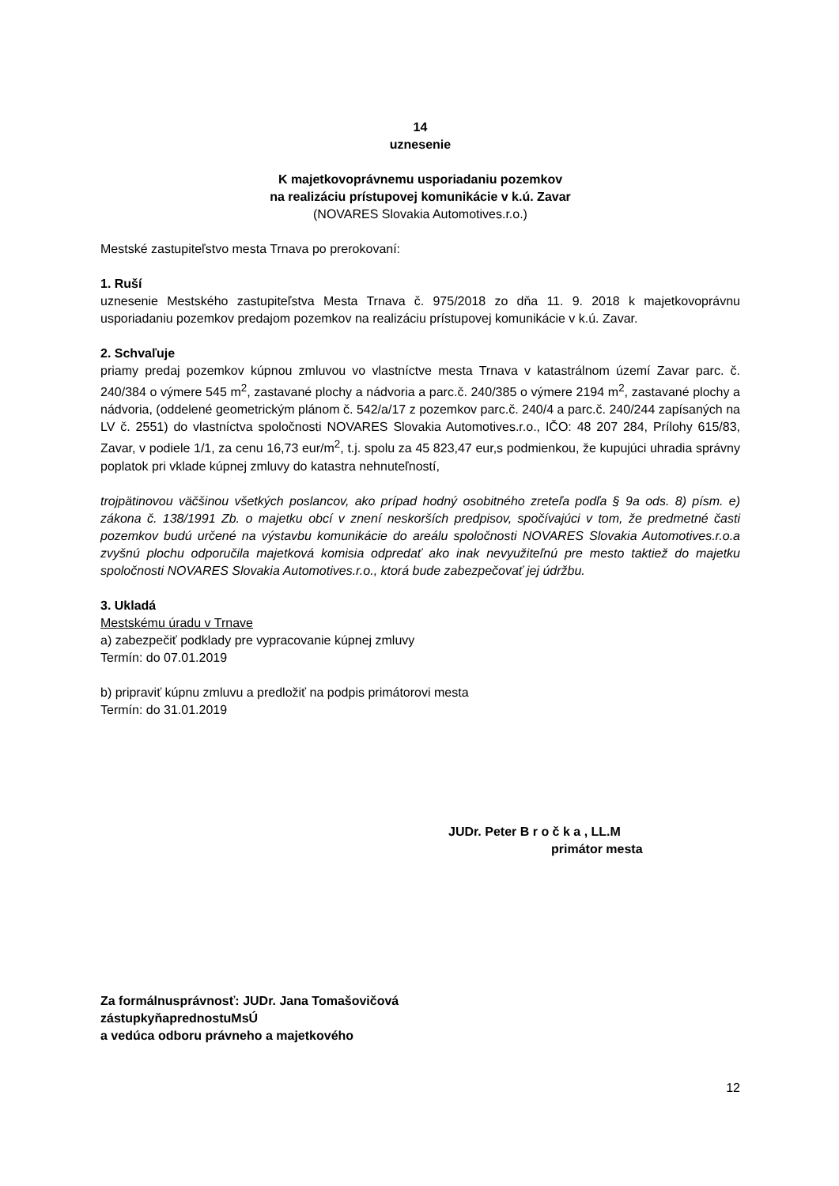14
uznesenie
K majetkovoprávnemu usporiadaniu pozemkov
na realizáciu prístupovej komunikácie v k.ú. Zavar
(NOVARES Slovakia Automotives.r.o.)
Mestské zastupiteľstvo mesta Trnava po prerokovaní:
1. Ruší
uznesenie Mestského zastupiteľstva Mesta Trnava č. 975/2018 zo dňa 11. 9. 2018 k majetkovoprávnu usporiadaniu pozemkov predajom pozemkov na realizáciu prístupovej komunikácie v k.ú. Zavar.
2. Schvaľuje
priamy predaj pozemkov kúpnou zmluvou vo vlastníctve mesta Trnava v katastrálnom území Zavar parc. č. 240/384 o výmere 545 m<sup>2</sup>, zastavané plochy a nádvoria a parc.č. 240/385 o výmere 2194 m<sup>2</sup>, zastavané plochy a nádvoria, (oddelené geometrickým plánom č. 542/a/17 z pozemkov parc.č. 240/4 a parc.č. 240/244 zapísaných na LV č. 2551) do vlastníctva spoločnosti NOVARES Slovakia Automotives.r.o., IČO: 48 207 284, Prílohy 615/83, Zavar, v podiele 1/1, za cenu 16,73 eur/m<sup>2</sup>, t.j. spolu za 45 823,47 eur,s podmienkou, že kupujúci uhradia správny poplatok pri vklade kúpnej zmluvy do katastra nehnuteľností,
trojpätinovou väčšinou všetkých poslancov, ako prípad hodný osobitného zreteľa podľa § 9a ods. 8) písm. e) zákona č. 138/1991 Zb. o majetku obcí v znení neskorších predpisov, spočívajúci v tom, že predmetné časti pozemkov budú určené na výstavbu komunikácie do areálu spoločnosti NOVARES Slovakia Automotives.r.o.a zvyšnú plochu odporučila majetková komisia odpredať ako inak nevyužiteľnú pre mesto taktiež do majetku spoločnosti NOVARES Slovakia Automotives.r.o., ktorá bude zabezpečovať jej údržbu.
3. Ukladá
Mestskému úradu v Trnave
a) zabezpečiť podklady pre vypracovanie kúpnej zmluvy
Termín: do 07.01.2019
b) pripraviť kúpnu zmluvu a predložiť na podpis primátorovi mesta
Termín: do 31.01.2019
JUDr. Peter B r o č k a , LL.M
primátor mesta
Za formálnusprávnosť: JUDr. Jana Tomašovičová
zástupkyňaprednostuMsÚ
a vedúca odboru právneho a majetkového
12